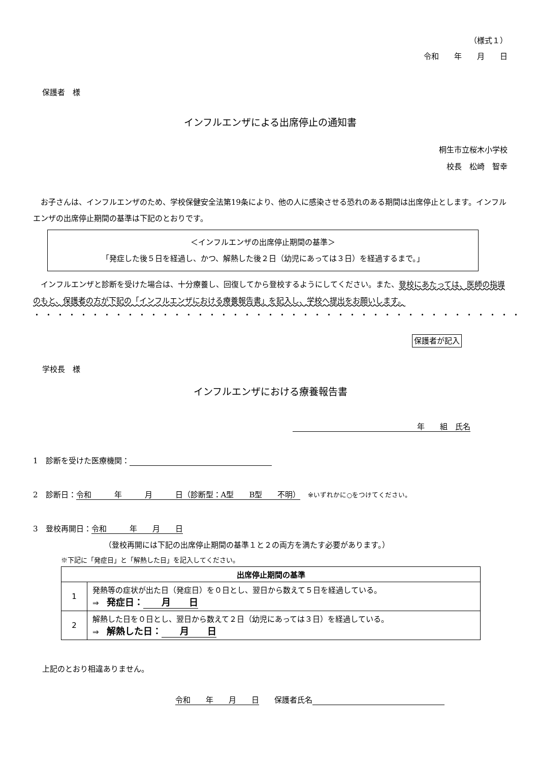（様式１）
令和　　年　　月　　日
保護者　様
インフルエンザによる出席停止の通知書
桐生市立桜木小学校
校長　松崎　智幸
　お子さんは、インフルエンザのため、学校保健安全法第19条により、他の人に感染させる恐れのある期間は出席停止とします。インフルエンザの出席停止期間の基準は下記のとおりです。
＜インフルエンザの出席停止期間の基準＞
「発症した後５日を経過し、かつ、解熱した後２日（幼児にあっては３日）を経過するまで。」
　インフルエンザと診断を受けた場合は、十分療養し、回復してから登校するようにしてください。また、登校にあたっては、医師の指導のもと、保護者の方が下記の「インフルエンザにおける療養報告書」を記入し、学校へ提出をお願いします。
・・・・・・・・・・・・・・・・・・・・・・・・・・・・・・・・・・・・・・・・・・
保護者が記入
学校長　様
インフルエンザにおける療養報告書
　　　年　　組　氏名
1　診断を受けた医療機関：
2　診断日：令和　　　年　　　月　　　日（診断型：A型　　B型　　不明）　※いずれかに○をつけてください。
3　登校再開日：令和　　　年　　月　　日
（登校再開には下記の出席停止期間の基準１と２の両方を満たす必要があります。）
※下記に「発症日」と「解熱した日」を記入してください。
| 出席停止期間の基準 | |
| --- | --- |
| 1 | 発熱等の症状が出た日（発症日）を０日とし、翌日から数えて５日を経過している。 ⇒ 発症日： 月 日 |
| 2 | 解熱した日を０日とし、翌日から数えて２日（幼児にあっては３日）を経過している。 ⇒ 解熱した日： 月 日 |
上記のとおり相違ありません。
令和　　年　　月　　日　　保護者氏名